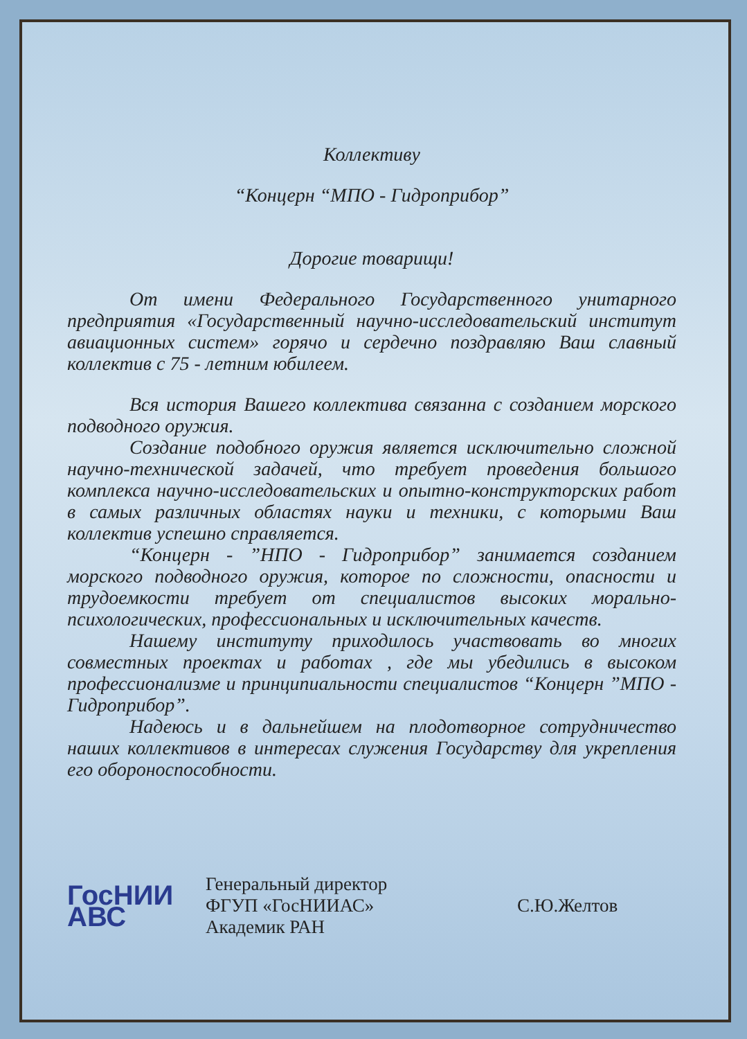Коллективу
“Концерн “МПО - Гидроприбор”
Дорогие товарищи!
От имени Федерального Государственного унитарного предприятия «Государственный научно-исследовательский институт авиационных систем» горячо и сердечно поздравляю Ваш славный коллектив с 75 - летним юбилеем.
Вся история Вашего коллектива связанна с созданием морского подводного оружия.
Создание подобного оружия является исключительно сложной научно-технической задачей, что требует проведения большого комплекса научно-исследовательских и опытно-конструкторских работ в самых различных областях науки и техники, с которыми Ваш коллектив успешно справляется.
“Концерн - ”НПО - Гидроприбор” занимается созданием морского подводного оружия, которое по сложности, опасности и трудоемкости требует от специалистов высоких морально-психологических, профессиональных и исключительных качеств.
Нашему институту приходилось участвовать во многих совместных проектах и работах , где мы убедились в высоком профессионализме и принципиальности специалистов “Концерн ”МПО - Гидроприбор”.
Надеюсь и в дальнейшем на плодотворное сотрудничество наших коллективов в интересах служения Государству для укрепления его обороноспособности.
ГосНИИ
АВС
Генеральный директор
ФГУП «ГосНИИАС»
Академик РАН
С.Ю.Желтов